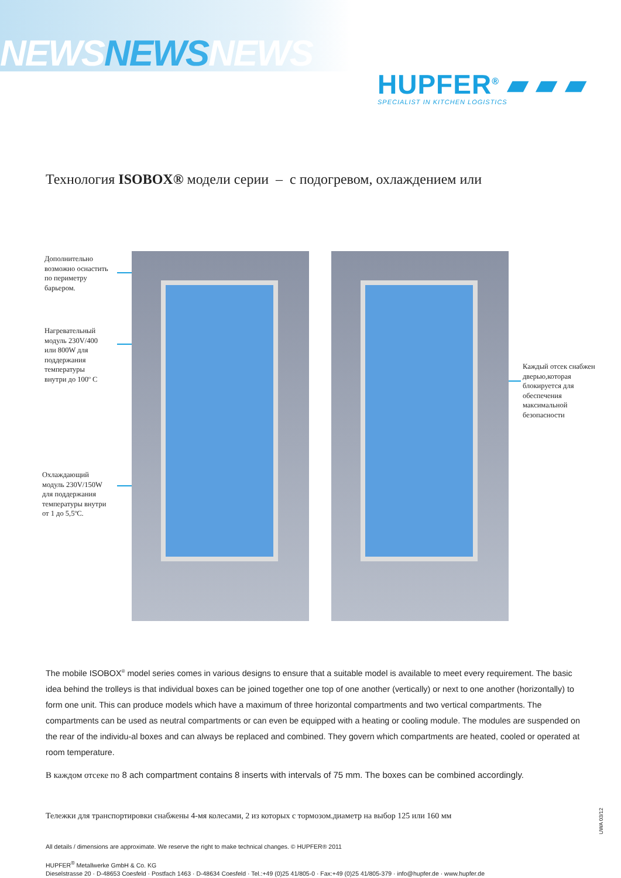NEWSNEWSNEWS
HUPFER<sup>®</sup> ▰ ▰ ▰
SPECIALIST IN KITCHEN LOGISTICS
Технология ISOBOX® модели серии – с подогревом, охлаждением или
Дополнительно
возможно оснастить
по периметру
барьером.
Нагревательный
модуль 230V/400
или 800W для
поддержания
температуры
внутри до 100º С
Охлаждающий
модуль 230V/150W
для поддержания
температуры внутри
от 1 до 5,5ºC.
Каждый отсек снабжен
дверью,которая
блокируется для
обеспечения
максимальной
безопасности
The mobile ISOBOX<sup>®</sup> model series comes in various designs to ensure that a suitable model is available to meet every requirement. The basic idea behind the trolleys is that individual boxes can be joined together one top of one another (vertically) or next to one another (horizontally) to form one unit. This can produce models which have a maximum of three horizontal compartments and two vertical compartments. The compartments can be used as neutral compartments or can even be equipped with a heating or cooling module. The modules are suspended on the rear of the individu-al boxes and can always be replaced and combined. They govern which compartments are heated, cooled or operated at room temperature.
В каждом отсеке по 8 ach compartment contains 8 inserts with intervals of 75 mm. The boxes can be combined accordingly.
Тележки для транспортировки снабжены 4-мя колесами, 2 из которых с тормозом.диаметр на выбор 125 или 160 мм
All details / dimensions are approximate. We reserve the right to make technical changes. © HUPFER® 2011
HUPFER<sup>®</sup> Metallwerke GmbH & Co. KG
Dieselstrasse 20 · D-48653 Coesfeld · Postfach 1463 · D-48634 Coesfeld · Tel.:+49 (0)25 41/805-0 · Fax:+49 (0)25 41/805-379 · info@hupfer.de · www.hupfer.de
UWA 03/12